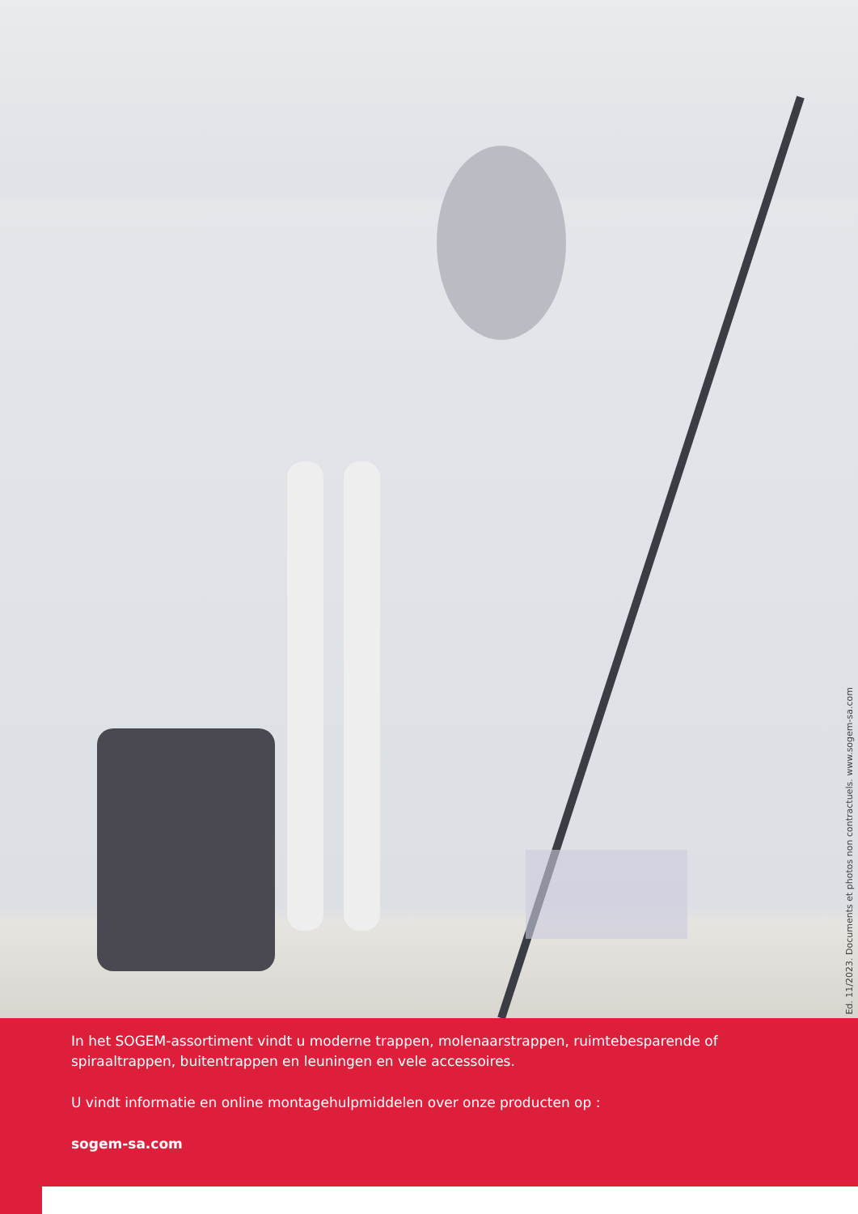Ed. 11/2023. Documents et photos non contractuels. www.sogem-sa.com
In het SOGEM-assortiment vindt u moderne trappen, molenaarstrappen, ruimtebesparende of spiraaltrappen, buitentrappen en leuningen en vele accessoires.
U vindt informatie en online montagehulpmiddelen over onze producten op :
sogem-sa.com